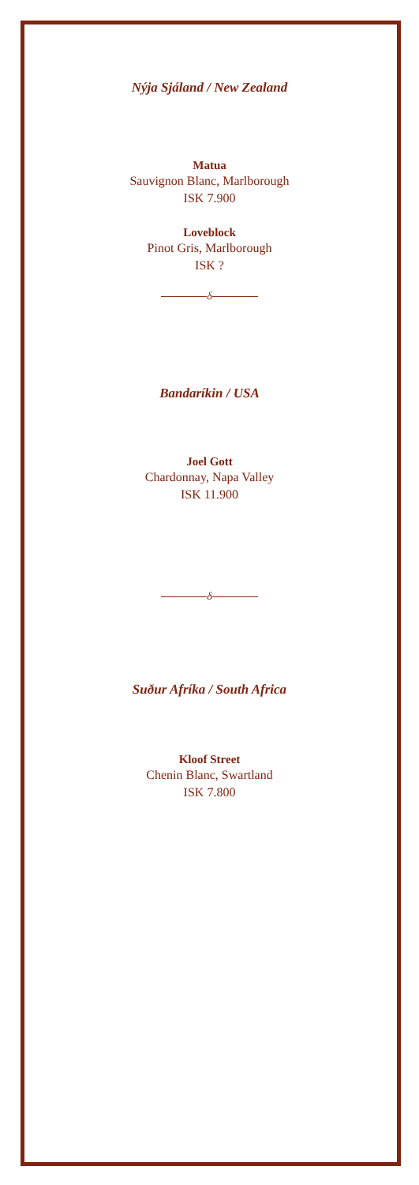Nýja Sjáland / New Zealand
Matua
Sauvignon Blanc, Marlborough
ISK 7.900
Loveblock
Pinot Gris, Marlborough
ISK ?
δ
Bandaríkin / USA
Joel Gott
Chardonnay, Napa Valley
ISK 11.900
δ
Suður Afríka / South Africa
Kloof Street
Chenin Blanc, Swartland
ISK 7.800